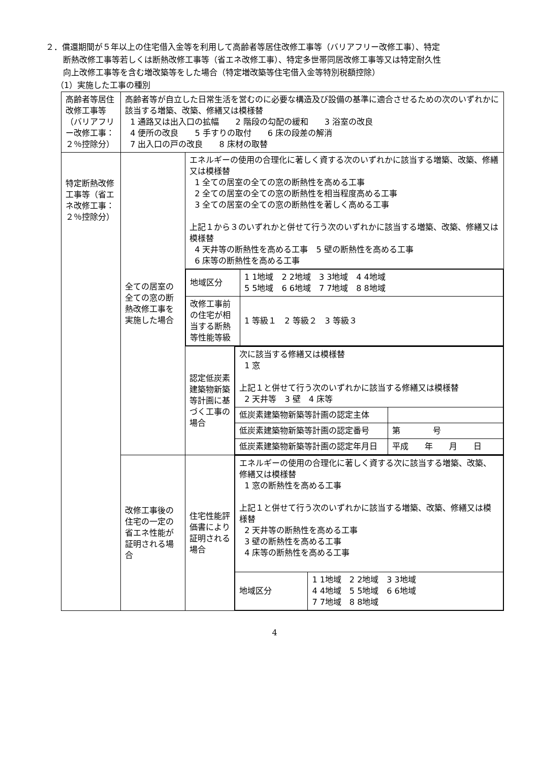２．償還期間が５年以上の住宅借入金等を利用して高齢者等居住改修工事等（バリアフリー改修工事）、特定
断熱改修工事等若しくは断熱改修工事等（省エネ改修工事）、特定多世帯同居改修工事等又は特定耐久性
向上改修工事等を含む増改築等をした場合（特定増改築等住宅借入金等特別税額控除）
（1）実施した工事の種別
| 高齢者等居住改修工事等（バリアフリー改修工事：２％控除分） | 高齢者等が自立した日常生活を営むのに必要な構造及び設備の基準に適合させるための次のいずれかに該当する増築、改築、修繕又は模様替 1 通路又は出入口の拡幅 2 階段の勾配の緩和 3 浴室の改良 4 便所の改良 5 手すりの取付 6 床の段差の解消 7 出入口の戸の改良 8 床材の取替 | | |
| 特定断熱改修工事等（省エネ改修工事：２％控除分） | 全ての居室の全ての窓の断熱改修工事を実施した場合 | エネルギーの使用の合理化に著しく資する次のいずれかに該当する増築、改築、修繕又は模様替 1 全ての居室の全ての窓の断熱性を高める工事 2 全ての居室の全ての窓の断熱性を相当程度高める工事 3 全ての居室の全ての窓の断熱性を著しく高める工事 上記１から３のいずれかと併せて行う次のいずれかに該当する増築、改築、修繕又は模様替 4 天井等の断熱性を高める工事 5 壁の断熱性を高める工事 6 床等の断熱性を高める工事 | |
| | | / 地域区分 / 1 1地域 2 2地域 3 3地域 4 4地域 5 5地域 6 6地域 7 7地域 8 8地域 / / 改修工事前の住宅が相当する断熱等性能等級 / 1 等級１ 2 等級２ 3 等級３ / | |
| | | 認定低炭素建築物新築等計画に基づく工事の場合 | / 次に該当する修繕又は模様替 1 窓 上記１と併せて行う次のいずれかに該当する修繕又は模様替 2 天井等 3 壁 4 床等 / / / 低炭素建築物新築等計画の認定主体 / / / 低炭素建築物新築等計画の認定番号 / 第 号 / / 低炭素建築物新築等計画の認定年月日 / 平成 年 月 日 / |
| | 改修工事後の住宅の一定の省エネ性能が証明される場合 | 住宅性能評価書により証明される場合 | / エネルギーの使用の合理化に著しく資する次に該当する増築、改築、修繕又は模様替 1 窓の断熱性を高める工事 上記１と併せて行う次のいずれかに該当する増築、改築、修繕又は模様替 2 天井等の断熱性を高める工事 3 壁の断熱性を高める工事 4 床等の断熱性を高める工事 / / / 地域区分 / 1 1地域 2 2地域 3 3地域 4 4地域 5 5地域 6 6地域 7 7地域 8 8地域 / |
4